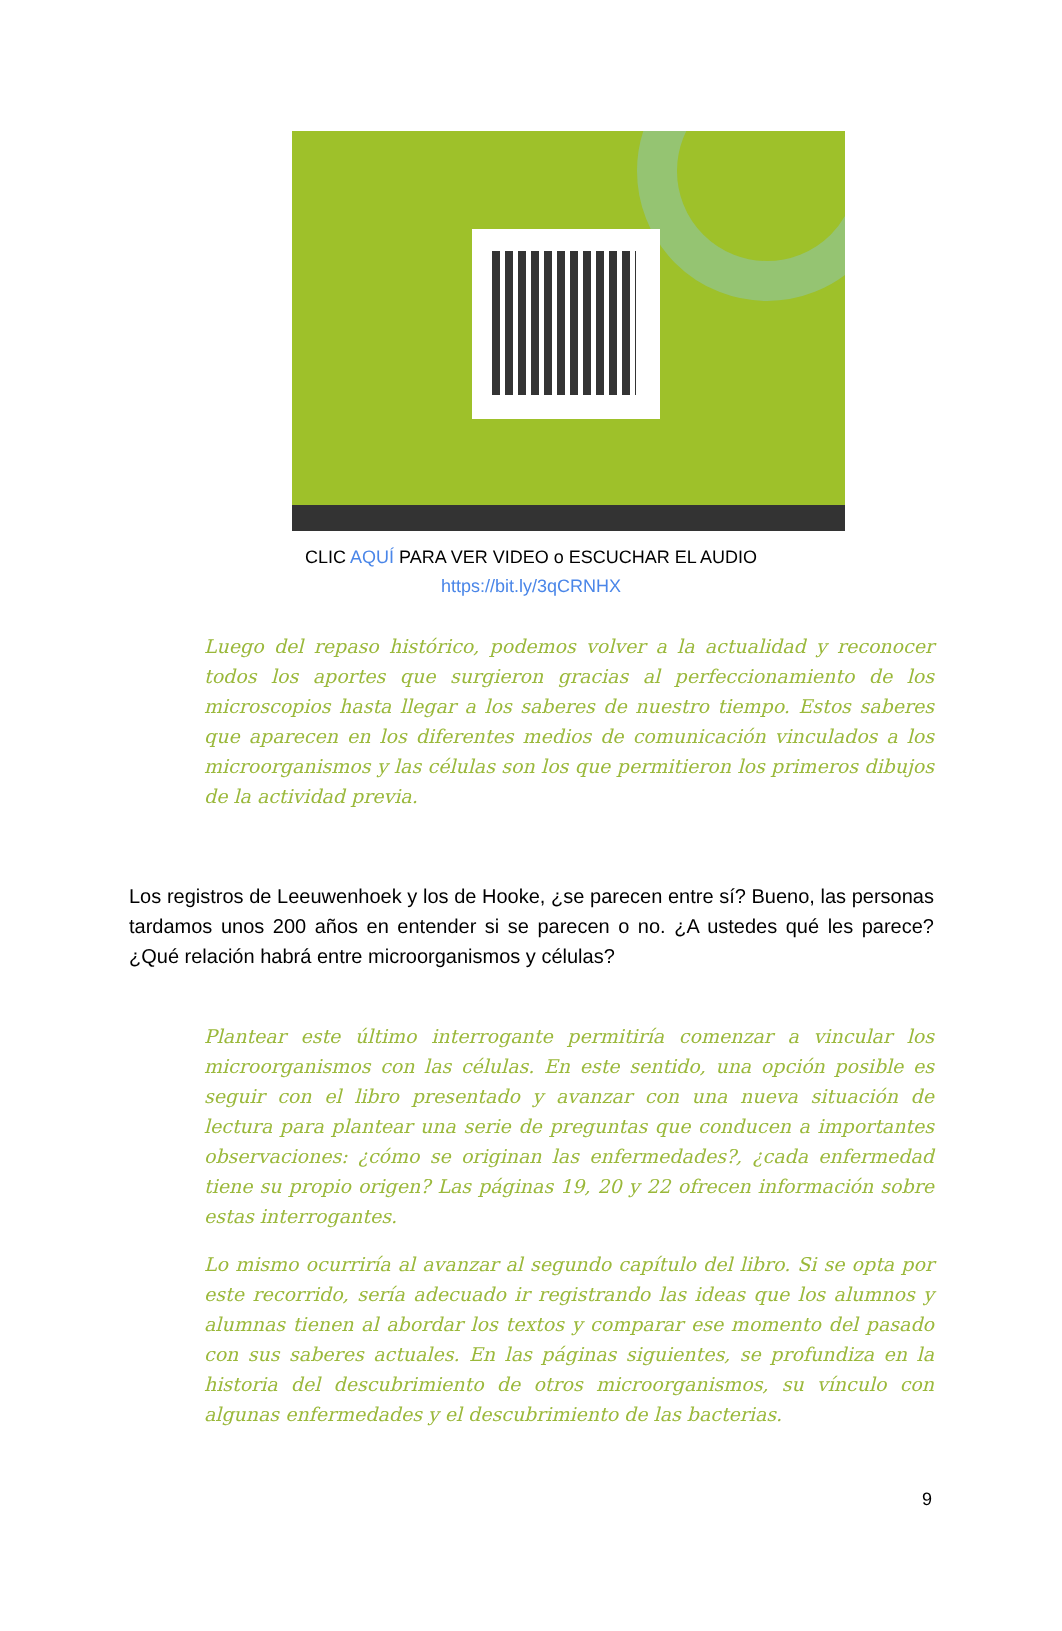CLIC AQUÍ PARA VER VIDEO o ESCUCHAR EL AUDIO
https://bit.ly/3qCRNHX
Luego del repaso histórico, podemos volver a la actualidad y reconocer todos los aportes que surgieron gracias al perfeccionamiento de los microscopios hasta llegar a los saberes de nuestro tiempo. Estos saberes que aparecen en los diferentes medios de comunicación vinculados a los microorganismos y las células son los que permitieron los primeros dibujos de la actividad previa.
Los registros de Leeuwenhoek y los de Hooke, ¿se parecen entre sí? Bueno, las personas tardamos unos 200 años en entender si se parecen o no. ¿A ustedes qué les parece? ¿Qué relación habrá entre microorganismos y células?
Plantear este último interrogante permitiría comenzar a vincular los microorganismos con las células. En este sentido, una opción posible es seguir con el libro presentado y avanzar con una nueva situación de lectura para plantear una serie de preguntas que conducen a importantes observaciones: ¿cómo se originan las enfermedades?, ¿cada enfermedad tiene su propio origen? Las páginas 19, 20 y 22 ofrecen información sobre estas interrogantes.
Lo mismo ocurriría al avanzar al segundo capítulo del libro. Si se opta por este recorrido, sería adecuado ir registrando las ideas que los alumnos y alumnas tienen al abordar los textos y comparar ese momento del pasado con sus saberes actuales. En las páginas siguientes, se profundiza en la historia del descubrimiento de otros microorganismos, su vínculo con algunas enfermedades y el descubrimiento de las bacterias.
9